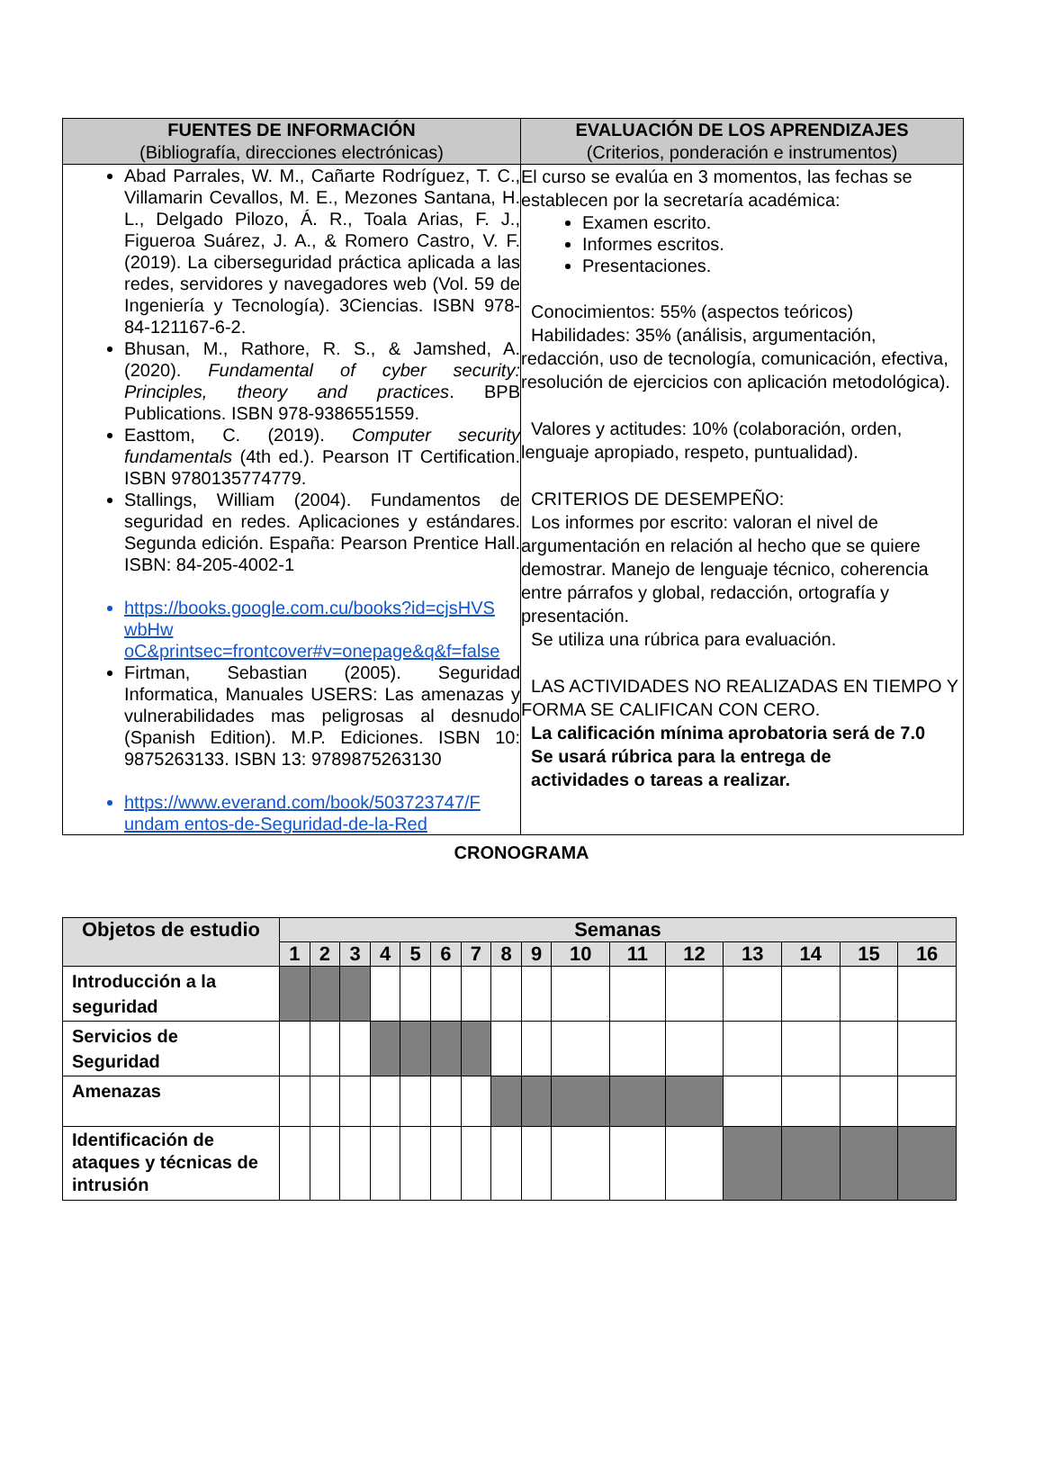| FUENTES DE INFORMACIÓN (Bibliografía, direcciones electrónicas) | EVALUACIÓN DE LOS APRENDIZAJES (Criterios, ponderación e instrumentos) |
| --- | --- |
| Abad Parrales, W. M., Cañarte Rodríguez, T. C., Villamarin Cevallos, M. E., Mezones Santana, H. L., Delgado Pilozo, Á. R., Toala Arias, F. J., Figueroa Suárez, J. A., & Romero Castro, V. F. (2019). La ciberseguridad práctica aplicada a las redes, servidores y navegadores web (Vol. 59 de Ingeniería y Tecnología). 3Ciencias. ISBN 978-84-121167-6-2. Bhusan, M., Rathore, R. S., & Jamshed, A. (2020). Fundamental of cyber security: Principles, theory and practices . BPB Publications. ISBN 978-9386551559. Easttom, C. (2019). Computer security fundamentals (4th ed.). Pearson IT Certification. ISBN 9780135774779. Stallings, William (2004). Fundamentos de seguridad en redes. Aplicaciones y estándares. Segunda edición. España: Pearson Prentice Hall. ISBN: 84-205-4002-1 https://books.google.com.cu/books?id=cjsHVS wbHw oC&printsec=frontcover#v=onepage&q&f=false Firtman, Sebastian (2005). Seguridad Informatica, Manuales USERS: Las amenazas y vulnerabilidades mas peligrosas al desnudo (Spanish Edition). M.P. Ediciones. ISBN 10: 9875263133. ISBN 13: 9789875263130 https://www.everand.com/book/503723747/F undam entos-de-Seguridad-de-la-Red | El curso se evalúa en 3 momentos, las fechas se establecen por la secretaría académica: Examen escrito. Informes escritos. Presentaciones. Conocimientos: 55% (aspectos teóricos) Habilidades: 35% (análisis, argumentación, redacción, uso de tecnología, comunicación, efectiva, resolución de ejercicios con aplicación metodológica). Valores y actitudes: 10% (colaboración, orden, lenguaje apropiado, respeto, puntualidad). CRITERIOS DE DESEMPEÑO: Los informes por escrito: valoran el nivel de argumentación en relación al hecho que se quiere demostrar. Manejo de lenguaje técnico, coherencia entre párrafos y global, redacción, ortografía y presentación. Se utiliza una rúbrica para evaluación. LAS ACTIVIDADES NO REALIZADAS EN TIEMPO Y FORMA SE CALIFICAN CON CERO. La calificación mínima aprobatoria será de 7.0 Se usará rúbrica para la entrega de actividades o tareas a realizar. |
CRONOGRAMA
| Objetos de estudio | Semanas | | | | | | | | | | | | | | | |
| --- | --- | --- | --- | --- | --- | --- | --- | --- | --- | --- | --- | --- | --- | --- | --- | --- |
| | 1 | 2 | 3 | 4 | 5 | 6 | 7 | 8 | 9 | 10 | 11 | 12 | 13 | 14 | 15 | 16 |
| Introducción a la seguridad | | | | | | | | | | | | | | | | |
| Servicios de Seguridad | | | | | | | | | | | | | | | | |
| Amenazas | | | | | | | | | | | | | | | | |
| Identificación de ataques y técnicas de intrusión | | | | | | | | | | | | | | | | |